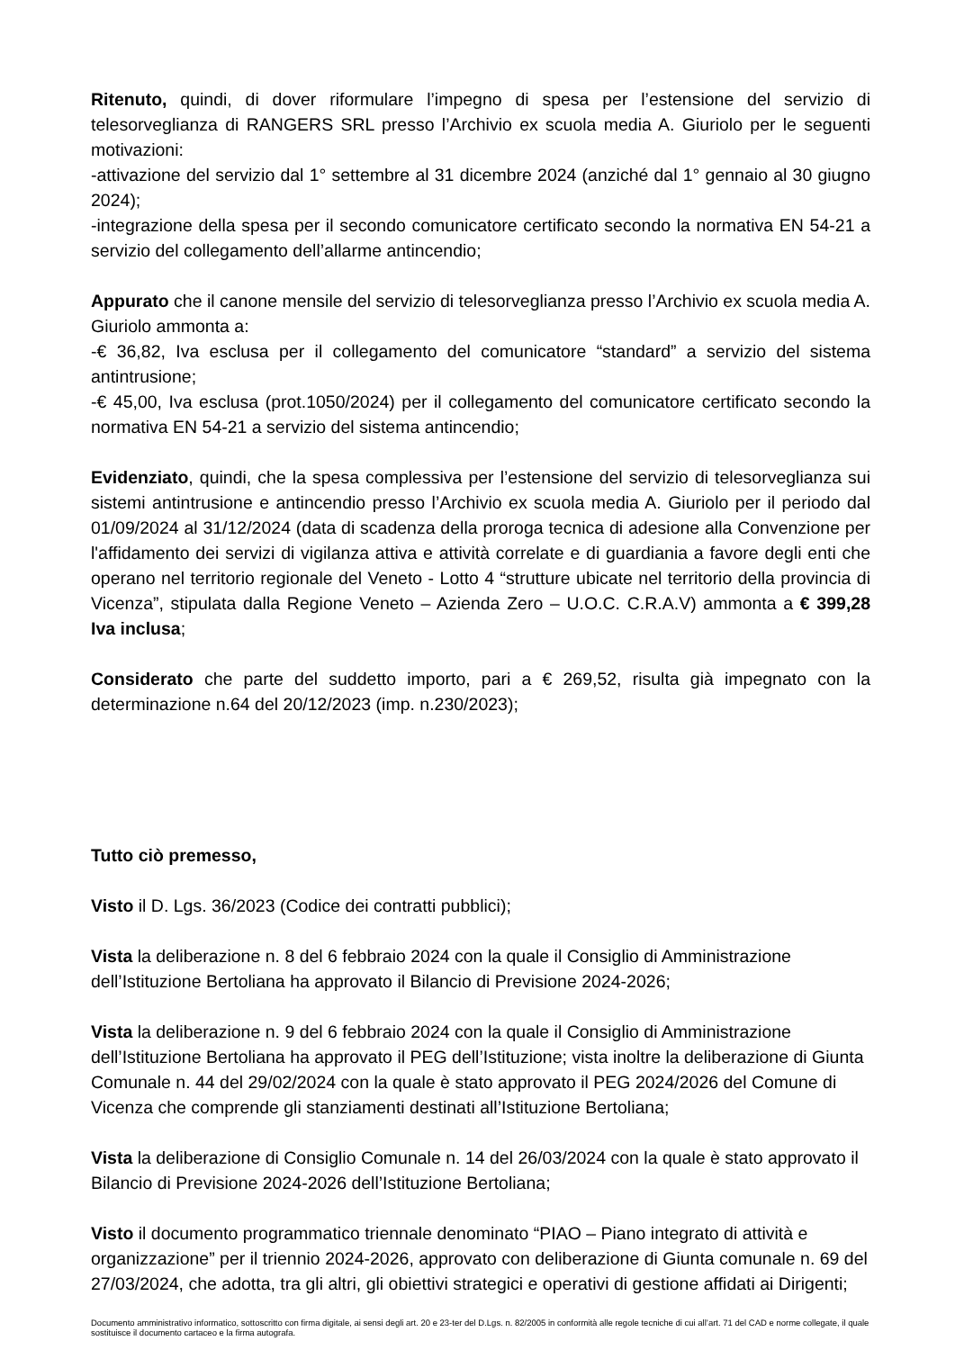Ritenuto, quindi, di dover riformulare l’impegno di spesa per l’estensione del servizio di telesorveglianza di RANGERS SRL presso l’Archivio ex scuola media A. Giuriolo per le seguenti motivazioni:
-attivazione del servizio dal 1° settembre al 31 dicembre 2024 (anziché dal 1° gennaio al 30 giugno 2024);
-integrazione della spesa per il secondo comunicatore certificato secondo la normativa EN 54-21 a servizio del collegamento dell’allarme antincendio;
Appurato che il canone mensile del servizio di telesorveglianza presso l’Archivio ex scuola media A. Giuriolo ammonta a:
-€ 36,82, Iva esclusa per il collegamento del comunicatore “standard” a servizio del sistema antintrusione;
-€ 45,00, Iva esclusa (prot.1050/2024) per il collegamento del comunicatore certificato secondo la normativa EN 54-21 a servizio del sistema antincendio;
Evidenziato, quindi, che la spesa complessiva per l’estensione del servizio di telesorveglianza sui sistemi antintrusione e antincendio presso l’Archivio ex scuola media A. Giuriolo per il periodo dal 01/09/2024 al 31/12/2024 (data di scadenza della proroga tecnica di adesione alla Convenzione per l'affidamento dei servizi di vigilanza attiva e attività correlate e di guardiania a favore degli enti che operano nel territorio regionale del Veneto - Lotto 4 “strutture ubicate nel territorio della provincia di Vicenza”, stipulata dalla Regione Veneto – Azienda Zero – U.O.C. C.R.A.V) ammonta a € 399,28 Iva inclusa;
Considerato che parte del suddetto importo, pari a € 269,52, risulta già impegnato con la determinazione n.64 del 20/12/2023 (imp. n.230/2023);
Tutto ciò premesso,
Visto il D. Lgs. 36/2023 (Codice dei contratti pubblici);
Vista la deliberazione n. 8 del 6 febbraio 2024 con la quale il Consiglio di Amministrazione dell’Istituzione Bertoliana ha approvato il Bilancio di Previsione 2024-2026;
Vista la deliberazione n. 9 del 6 febbraio 2024 con la quale il Consiglio di Amministrazione dell’Istituzione Bertoliana ha approvato il PEG dell’Istituzione; vista inoltre la deliberazione di Giunta Comunale n. 44 del 29/02/2024 con la quale è stato approvato il PEG 2024/2026 del Comune di Vicenza che comprende gli stanziamenti destinati all’Istituzione Bertoliana;
Vista la deliberazione di Consiglio Comunale n. 14 del 26/03/2024 con la quale è stato approvato il Bilancio di Previsione 2024-2026 dell’Istituzione Bertoliana;
Visto il documento programmatico triennale denominato “PIAO – Piano integrato di attività e organizzazione” per il triennio 2024-2026, approvato con deliberazione di Giunta comunale n. 69 del 27/03/2024, che adotta, tra gli altri, gli obiettivi strategici e operativi di gestione affidati ai Dirigenti;
Documento amministrativo informatico, sottoscritto con firma digitale, ai sensi degli art. 20 e 23-ter del D.Lgs. n. 82/2005 in conformità alle regole tecniche di cui all’art. 71 del CAD e norme collegate, il quale sostituisce il documento cartaceo e la firma autografa.